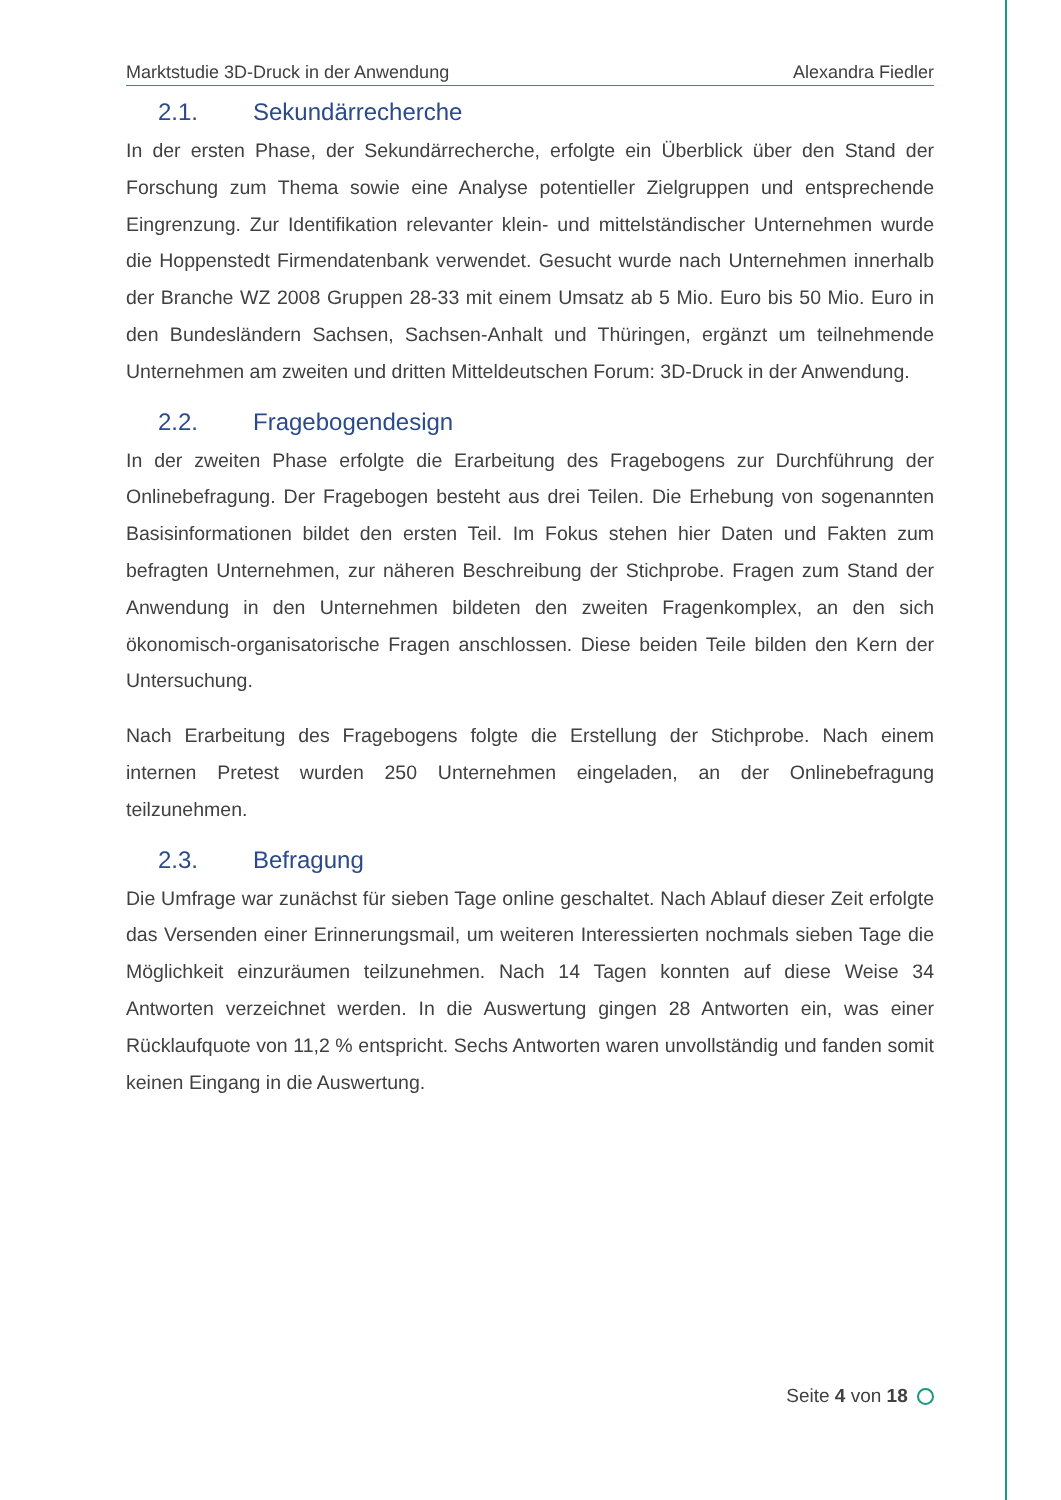Marktstudie 3D-Druck in der Anwendung Alexandra Fiedler
2.1. Sekundärrecherche
In der ersten Phase, der Sekundärrecherche, erfolgte ein Überblick über den Stand der Forschung zum Thema sowie eine Analyse potentieller Zielgruppen und entsprechende Eingrenzung. Zur Identifikation relevanter klein- und mittelständischer Unternehmen wurde die Hoppenstedt Firmendatenbank verwendet. Gesucht wurde nach Unternehmen innerhalb der Branche WZ 2008 Gruppen 28-33 mit einem Umsatz ab 5 Mio. Euro bis 50 Mio. Euro in den Bundesländern Sachsen, Sachsen-Anhalt und Thüringen, ergänzt um teilnehmende Unternehmen am zweiten und dritten Mitteldeutschen Forum: 3D-Druck in der Anwendung.
2.2. Fragebogendesign
In der zweiten Phase erfolgte die Erarbeitung des Fragebogens zur Durchführung der Onlinebefragung. Der Fragebogen besteht aus drei Teilen. Die Erhebung von sogenannten Basisinformationen bildet den ersten Teil. Im Fokus stehen hier Daten und Fakten zum befragten Unternehmen, zur näheren Beschreibung der Stichprobe. Fragen zum Stand der Anwendung in den Unternehmen bildeten den zweiten Fragenkomplex, an den sich ökonomisch-organisatorische Fragen anschlossen. Diese beiden Teile bilden den Kern der Untersuchung.
Nach Erarbeitung des Fragebogens folgte die Erstellung der Stichprobe. Nach einem internen Pretest wurden 250 Unternehmen eingeladen, an der Onlinebefragung teilzunehmen.
2.3. Befragung
Die Umfrage war zunächst für sieben Tage online geschaltet. Nach Ablauf dieser Zeit erfolgte das Versenden einer Erinnerungsmail, um weiteren Interessierten nochmals sieben Tage die Möglichkeit einzuräumen teilzunehmen. Nach 14 Tagen konnten auf diese Weise 34 Antworten verzeichnet werden. In die Auswertung gingen 28 Antworten ein, was einer Rücklaufquote von 11,2 % entspricht. Sechs Antworten waren unvollständig und fanden somit keinen Eingang in die Auswertung.
Seite 4 von 18